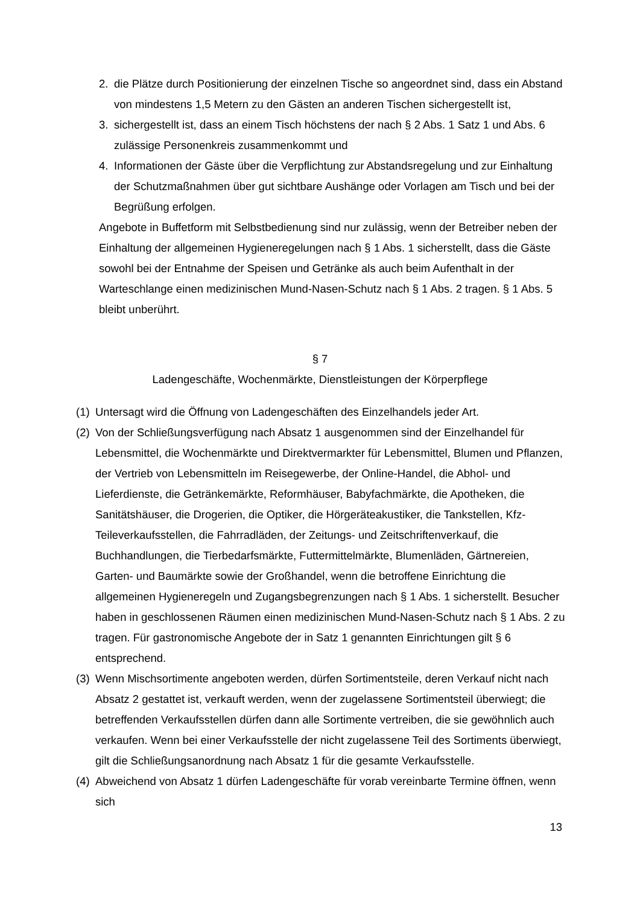2. die Plätze durch Positionierung der einzelnen Tische so angeordnet sind, dass ein Abstand von mindestens 1,5 Metern zu den Gästen an anderen Tischen sichergestellt ist,
3. sichergestellt ist, dass an einem Tisch höchstens der nach § 2 Abs. 1 Satz 1 und Abs. 6 zulässige Personenkreis zusammenkommt und
4. Informationen der Gäste über die Verpflichtung zur Abstandsregelung und zur Einhaltung der Schutzmaßnahmen über gut sichtbare Aushänge oder Vorlagen am Tisch und bei der Begrüßung erfolgen.
Angebote in Buffetform mit Selbstbedienung sind nur zulässig, wenn der Betreiber neben der Einhaltung der allgemeinen Hygieneregelungen nach § 1 Abs. 1 sicherstellt, dass die Gäste sowohl bei der Entnahme der Speisen und Getränke als auch beim Aufenthalt in der Warteschlange einen medizinischen Mund-Nasen-Schutz nach § 1 Abs. 2 tragen. § 1 Abs. 5 bleibt unberührt.
§ 7
Ladengeschäfte, Wochenmärkte, Dienstleistungen der Körperpflege
(1) Untersagt wird die Öffnung von Ladengeschäften des Einzelhandels jeder Art.
(2) Von der Schließungsverfügung nach Absatz 1 ausgenommen sind der Einzelhandel für Lebensmittel, die Wochenmärkte und Direktvermarkter für Lebensmittel, Blumen und Pflanzen, der Vertrieb von Lebensmitteln im Reisegewerbe, der Online-Handel, die Abhol- und Lieferdienste, die Getränkemärkte, Reformhäuser, Babyfachmärkte, die Apotheken, die Sanitätshäuser, die Drogerien, die Optiker, die Hörgeräteakustiker, die Tankstellen, Kfz-Teileverkaufsstellen, die Fahrradläden, der Zeitungs- und Zeitschriftenverkauf, die Buchhandlungen, die Tierbedarfsmärkte, Futtermittelmärkte, Blumenläden, Gärtnereien, Garten- und Baumärkte sowie der Großhandel, wenn die betroffene Einrichtung die allgemeinen Hygieneregeln und Zugangsbegrenzungen nach § 1 Abs. 1 sicherstellt. Besucher haben in geschlossenen Räumen einen medizinischen Mund-Nasen-Schutz nach § 1 Abs. 2 zu tragen. Für gastronomische Angebote der in Satz 1 genannten Einrichtungen gilt § 6 entsprechend.
(3) Wenn Mischsortimente angeboten werden, dürfen Sortimentsteile, deren Verkauf nicht nach Absatz 2 gestattet ist, verkauft werden, wenn der zugelassene Sortimentsteil überwiegt; die betreffenden Verkaufsstellen dürfen dann alle Sortimente vertreiben, die sie gewöhnlich auch verkaufen. Wenn bei einer Verkaufsstelle der nicht zugelassene Teil des Sortiments überwiegt, gilt die Schließungsanordnung nach Absatz 1 für die gesamte Verkaufsstelle.
(4) Abweichend von Absatz 1 dürfen Ladengeschäfte für vorab vereinbarte Termine öffnen, wenn sich
13